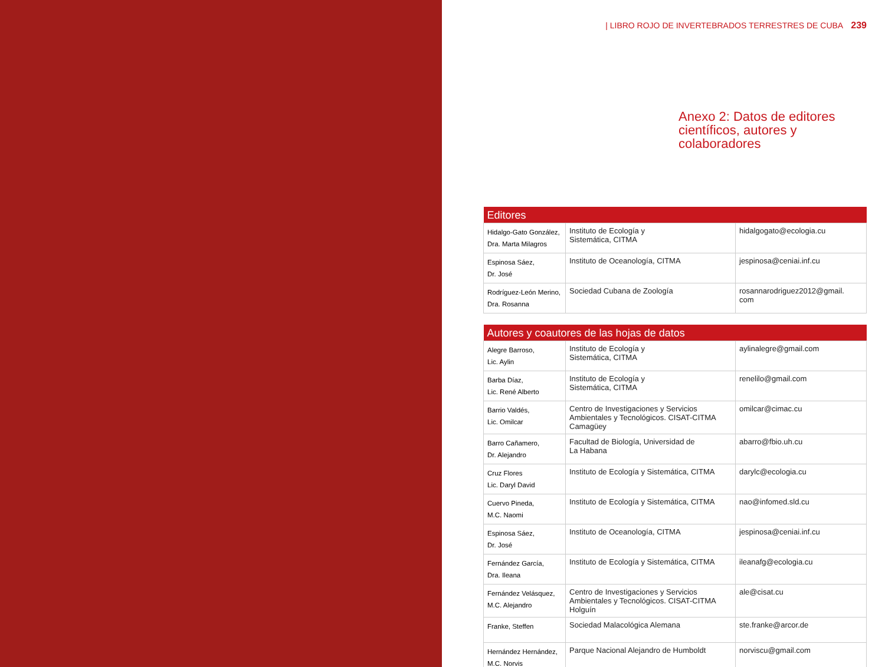| LIBRO ROJO DE INVERTEBRADOS TERRESTRES DE CUBA 239
Anexo 2: Datos de editores
científicos, autores y colaboradores
| Editores | | |
| --- | --- | --- |
| Hidalgo-Gato González, Dra. Marta Milagros | Instituto de Ecología y Sistemática, CITMA | hidalgogato@ecologia.cu |
| Espinosa Sáez, Dr. José | Instituto de Oceanología, CITMA | jespinosa@ceniai.inf.cu |
| Rodríguez-León Merino, Dra. Rosanna | Sociedad Cubana de Zoología | rosannarodriguez2012@gmail. com |
| Autores y coautores de las hojas de datos | | |
| --- | --- | --- |
| Alegre Barroso, Lic. Aylin | Instituto de Ecología y Sistemática, CITMA | aylinalegre@gmail.com |
| Barba Díaz, Lic. René Alberto | Instituto de Ecología y Sistemática, CITMA | renelilo@gmail.com |
| Barrio Valdés, Lic. Omilcar | Centro de Investigaciones y Servicios Ambientales y Tecnológicos. CISAT-CITMA Camagüey | omilcar@cimac.cu |
| Barro Cañamero, Dr. Alejandro | Facultad de Biología, Universidad de La Habana | abarro@fbio.uh.cu |
| Cruz Flores Lic. Daryl David | Instituto de Ecología y Sistemática, CITMA | darylc@ecologia.cu |
| Cuervo Pineda, M.C. Naomi | Instituto de Ecología y Sistemática, CITMA | nao@infomed.sld.cu |
| Espinosa Sáez, Dr. José | Instituto de Oceanología, CITMA | jespinosa@ceniai.inf.cu |
| Fernández García, Dra. Ileana | Instituto de Ecología y Sistemática, CITMA | ileanafg@ecologia.cu |
| Fernández Velásquez, M.C. Alejandro | Centro de Investigaciones y Servicios Ambientales y Tecnológicos. CISAT-CITMA Holguín | ale@cisat.cu |
| Franke, Steffen | Sociedad Malacológica Alemana | ste.franke@arcor.de |
| Hernández Hernández, M.C. Norvis | Parque Nacional Alejandro de Humboldt | norviscu@gmail.com |